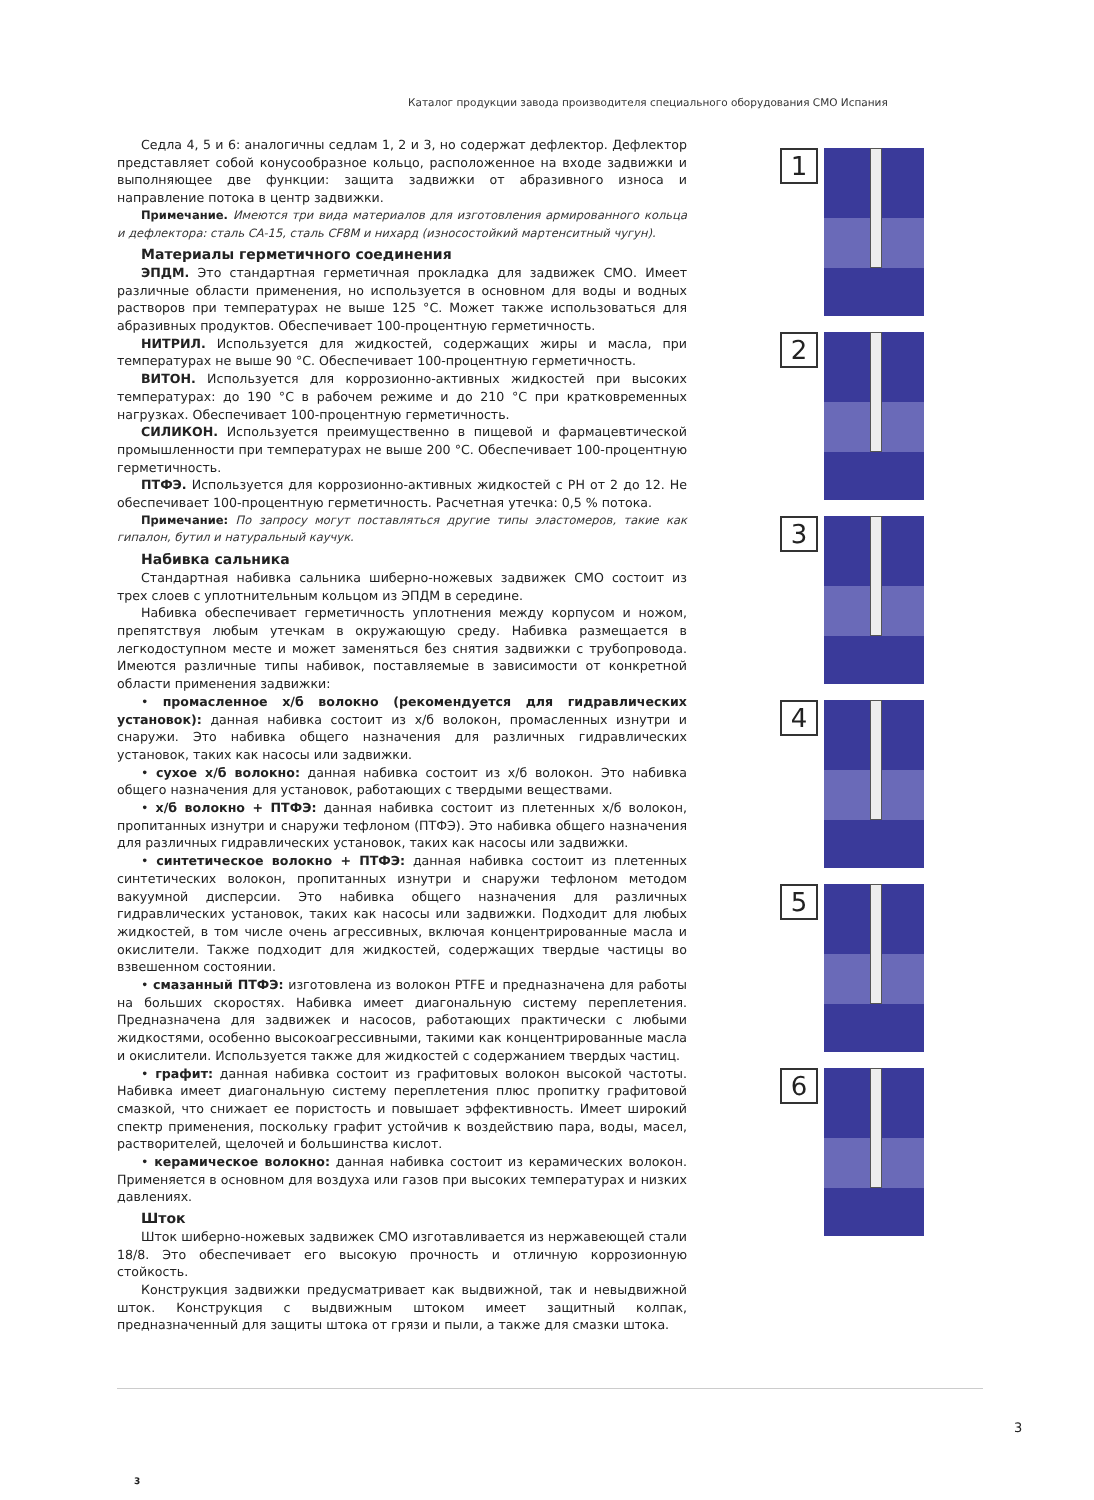Каталог продукции завода производителя специального оборудования СМО Испания
Седла 4, 5 и 6: аналогичны седлам 1, 2 и 3, но содержат дефлектор. Дефлектор представляет собой конусообразное кольцо, расположенное на входе задвижки и выполняющее две функции: защита задвижки от абразивного износа и направление потока в центр задвижки.
Примечание. Имеются три вида материалов для изготовления армированного кольца и дефлектора: сталь CA-15, сталь CF8M и нихард (износостойкий мартенситный чугун).
Материалы герметичного соединения
ЭПДМ. Это стандартная герметичная прокладка для задвижек СМО. Имеет различные области применения, но используется в основном для воды и водных растворов при температурах не выше 125 °С. Может также использоваться для абразивных продуктов. Обеспечивает 100-процентную герметичность.
НИТРИЛ. Используется для жидкостей, содержащих жиры и масла, при температурах не выше 90 °С. Обеспечивает 100-процентную герметичность.
ВИТОН. Используется для коррозионно-активных жидкостей при высоких температурах: до 190 °С в рабочем режиме и до 210 °С при кратковременных нагрузках. Обеспечивает 100-процентную герметичность.
СИЛИКОН. Используется преимущественно в пищевой и фармацевтической промышленности при температурах не выше 200 °С. Обеспечивает 100-процентную герметичность.
ПТФЭ. Используется для коррозионно-активных жидкостей с PH от 2 до 12. Не обеспечивает 100-процентную герметичность. Расчетная утечка: 0,5 % потока.
Примечание: По запросу могут поставляться другие типы эластомеров, такие как гипалон, бутил и натуральный каучук.
Набивка сальника
Стандартная набивка сальника шиберно-ножевых задвижек СМО состоит из трех слоев с уплотнительным кольцом из ЭПДМ в середине.
Набивка обеспечивает герметичность уплотнения между корпусом и ножом, препятствуя любым утечкам в окружающую среду. Набивка размещается в легкодоступном месте и может заменяться без снятия задвижки с трубопровода. Имеются различные типы набивок, поставляемые в зависимости от конкретной области применения задвижки:
• промасленное х/б волокно (рекомендуется для гидравлических установок): данная набивка состоит из х/б волокон, промасленных изнутри и снаружи. Это набивка общего назначения для различных гидравлических установок, таких как насосы или задвижки.
• сухое х/б волокно: данная набивка состоит из х/б волокон. Это набивка общего назначения для установок, работающих с твердыми веществами.
• х/б волокно + ПТФЭ: данная набивка состоит из плетенных х/б волокон, пропитанных изнутри и снаружи тефлоном (ПТФЭ). Это набивка общего назначения для различных гидравлических установок, таких как насосы или задвижки.
• синтетическое волокно + ПТФЭ: данная набивка состоит из плетенных синтетических волокон, пропитанных изнутри и снаружи тефлоном методом вакуумной дисперсии. Это набивка общего назначения для различных гидравлических установок, таких как насосы или задвижки. Подходит для любых жидкостей, в том числе очень агрессивных, включая концентрированные масла и окислители. Также подходит для жидкостей, содержащих твердые частицы во взвешенном состоянии.
• смазанный ПТФЭ: изготовлена из волокон PTFE и предназначена для работы на больших скоростях. Набивка имеет диагональную систему переплетения. Предназначена для задвижек и насосов, работающих практически с любыми жидкостями, особенно высокоагрессивными, такими как концентрированные масла и окислители. Используется также для жидкостей с содержанием твердых частиц.
• графит: данная набивка состоит из графитовых волокон высокой частоты. Набивка имеет диагональную систему переплетения плюс пропитку графитовой смазкой, что снижает ее пористость и повышает эффективность. Имеет широкий спектр применения, поскольку графит устойчив к воздействию пара, воды, масел, растворителей, щелочей и большинства кислот.
• керамическое волокно: данная набивка состоит из керамических волокон. Применяется в основном для воздуха или газов при высоких температурах и низких давлениях.
Шток
Шток шиберно-ножевых задвижек СМО изготавливается из нержавеющей стали 18/8. Это обеспечивает его высокую прочность и отличную коррозионную стойкость.
Конструкция задвижки предусматривает как выдвижной, так и невыдвижной шток. Конструкция с выдвижным штоком имеет защитный колпак, предназначенный для защиты штока от грязи и пыли, а также для смазки штока.
1
2
3
4
5
6
3
3